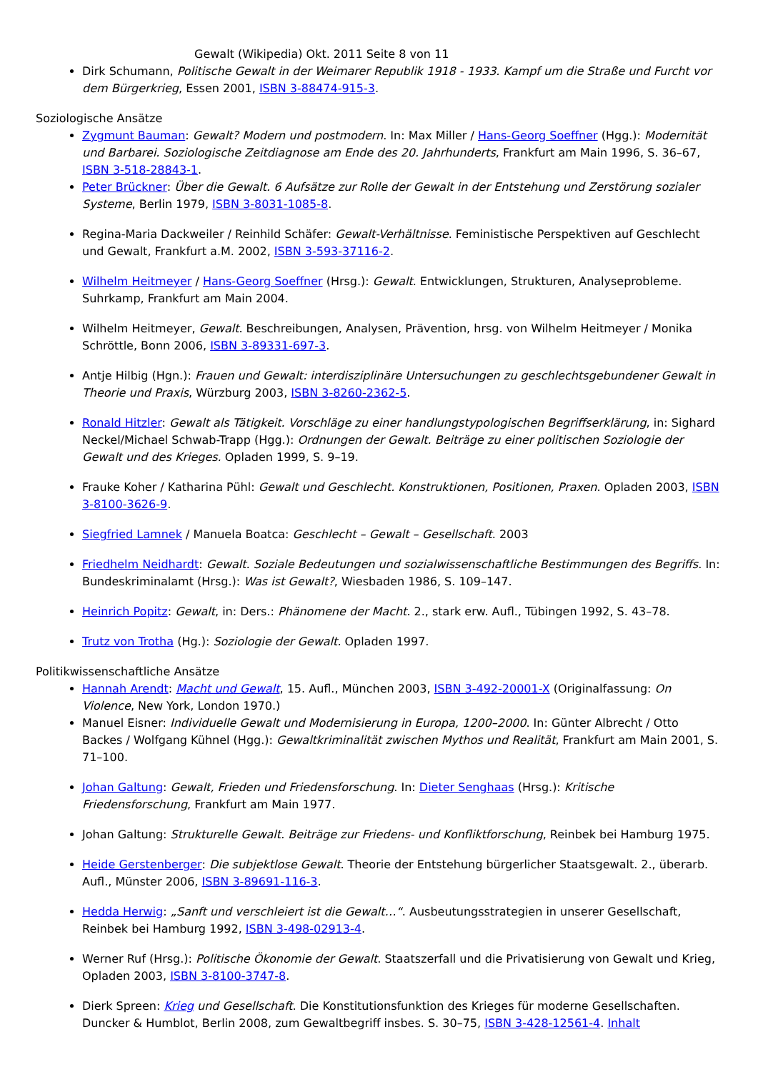Gewalt (Wikipedia) Okt. 2011 Seite 8 von 11
Dirk Schumann, Politische Gewalt in der Weimarer Republik 1918 - 1933. Kampf um die Straße und Furcht vor dem Bürgerkrieg, Essen 2001, ISBN 3-88474-915-3.
Soziologische Ansätze
Zygmunt Bauman: Gewalt? Modern und postmodern. In: Max Miller / Hans-Georg Soeffner (Hgg.): Modernität und Barbarei. Soziologische Zeitdiagnose am Ende des 20. Jahrhunderts, Frankfurt am Main 1996, S. 36–67, ISBN 3-518-28843-1.
Peter Brückner: Über die Gewalt. 6 Aufsätze zur Rolle der Gewalt in der Entstehung und Zerstörung sozialer Systeme, Berlin 1979, ISBN 3-8031-1085-8.
Regina-Maria Dackweiler / Reinhild Schäfer: Gewalt-Verhältnisse. Feministische Perspektiven auf Geschlecht und Gewalt, Frankfurt a.M. 2002, ISBN 3-593-37116-2.
Wilhelm Heitmeyer / Hans-Georg Soeffner (Hrsg.): Gewalt. Entwicklungen, Strukturen, Analyseprobleme. Suhrkamp, Frankfurt am Main 2004.
Wilhelm Heitmeyer, Gewalt. Beschreibungen, Analysen, Prävention, hrsg. von Wilhelm Heitmeyer / Monika Schröttle, Bonn 2006, ISBN 3-89331-697-3.
Antje Hilbig (Hgn.): Frauen und Gewalt: interdisziplinäre Untersuchungen zu geschlechtsgebundener Gewalt in Theorie und Praxis, Würzburg 2003, ISBN 3-8260-2362-5.
Ronald Hitzler: Gewalt als Tätigkeit. Vorschläge zu einer handlungstypologischen Begriffserklärung, in: Sighard Neckel/Michael Schwab-Trapp (Hgg.): Ordnungen der Gewalt. Beiträge zu einer politischen Soziologie der Gewalt und des Krieges. Opladen 1999, S. 9–19.
Frauke Koher / Katharina Pühl: Gewalt und Geschlecht. Konstruktionen, Positionen, Praxen. Opladen 2003, ISBN 3-8100-3626-9.
Siegfried Lamnek / Manuela Boatca: Geschlecht – Gewalt – Gesellschaft. 2003
Friedhelm Neidhardt: Gewalt. Soziale Bedeutungen und sozialwissenschaftliche Bestimmungen des Begriffs. In: Bundeskriminalamt (Hrsg.): Was ist Gewalt?, Wiesbaden 1986, S. 109–147.
Heinrich Popitz: Gewalt, in: Ders.: Phänomene der Macht. 2., stark erw. Aufl., Tübingen 1992, S. 43–78.
Trutz von Trotha (Hg.): Soziologie der Gewalt. Opladen 1997.
Politikwissenschaftliche Ansätze
Hannah Arendt: Macht und Gewalt, 15. Aufl., München 2003, ISBN 3-492-20001-X (Originalfassung: On Violence, New York, London 1970.)
Manuel Eisner: Individuelle Gewalt und Modernisierung in Europa, 1200–2000. In: Günter Albrecht / Otto Backes / Wolfgang Kühnel (Hgg.): Gewaltkriminalität zwischen Mythos und Realität, Frankfurt am Main 2001, S. 71–100.
Johan Galtung: Gewalt, Frieden und Friedensforschung. In: Dieter Senghaas (Hrsg.): Kritische Friedensforschung, Frankfurt am Main 1977.
Johan Galtung: Strukturelle Gewalt. Beiträge zur Friedens- und Konfliktforschung, Reinbek bei Hamburg 1975.
Heide Gerstenberger: Die subjektlose Gewalt. Theorie der Entstehung bürgerlicher Staatsgewalt. 2., überarb. Aufl., Münster 2006, ISBN 3-89691-116-3.
Hedda Herwig: „Sanft und verschleiert ist die Gewalt…“. Ausbeutungsstrategien in unserer Gesellschaft, Reinbek bei Hamburg 1992, ISBN 3-498-02913-4.
Werner Ruf (Hrsg.): Politische Ökonomie der Gewalt. Staatszerfall und die Privatisierung von Gewalt und Krieg, Opladen 2003, ISBN 3-8100-3747-8.
Dierk Spreen: Krieg und Gesellschaft. Die Konstitutionsfunktion des Krieges für moderne Gesellschaften. Duncker & Humblot, Berlin 2008, zum Gewaltbegriff insbes. S. 30–75, ISBN 3-428-12561-4. Inhalt